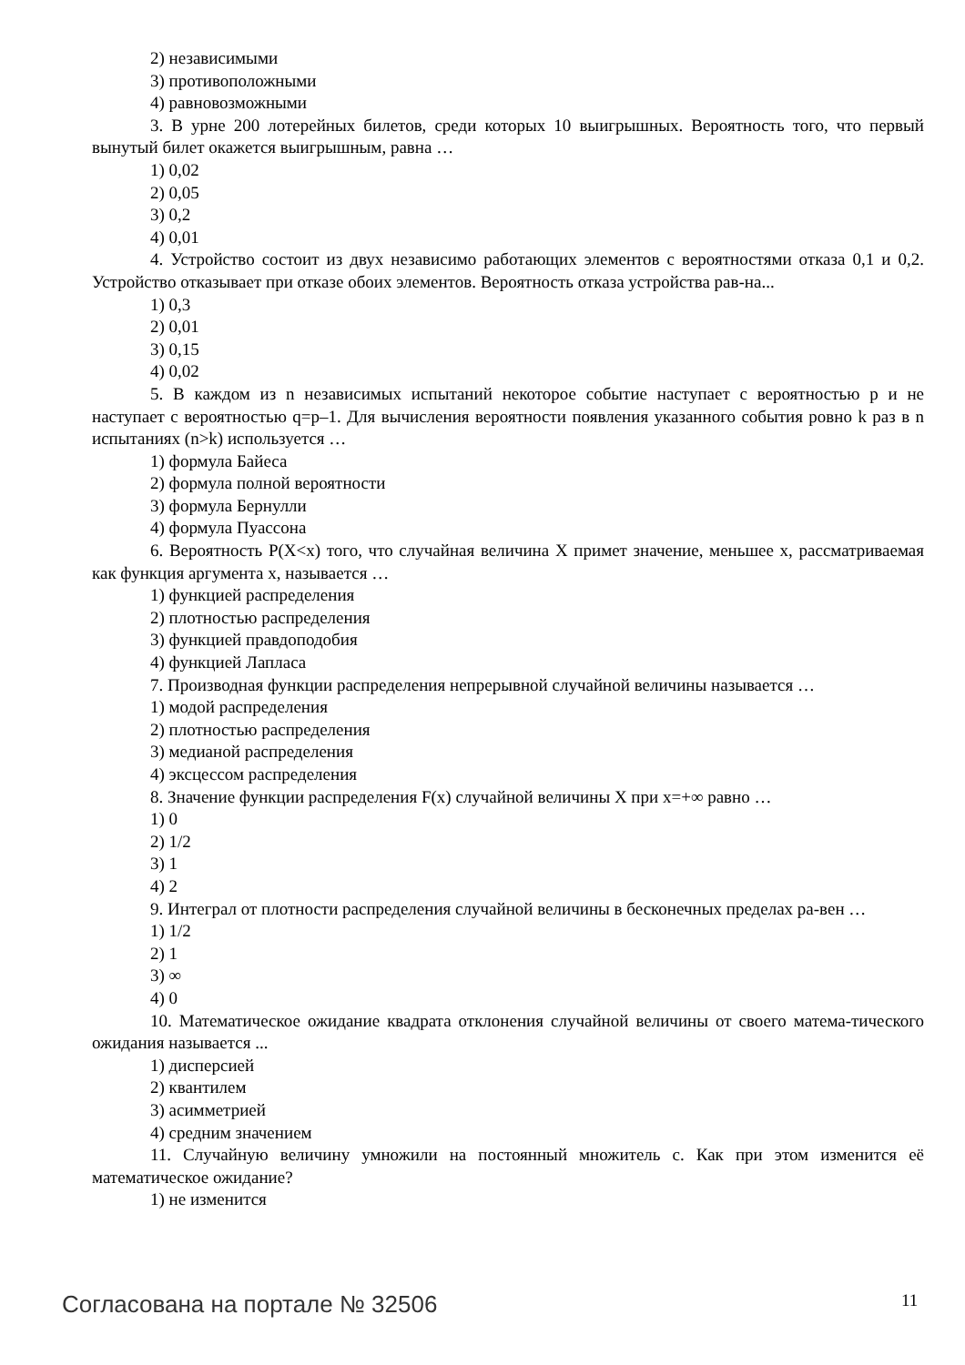2) независимыми
3) противоположными
4) равновозможными
3. В урне 200 лотерейных билетов, среди которых 10 выигрышных. Вероятность того, что первый вынутый билет окажется выигрышным, равна …
1) 0,02
2) 0,05
3) 0,2
4) 0,01
4. Устройство состоит из двух независимо работающих элементов с вероятностями отказа 0,1 и 0,2. Устройство отказывает при отказе обоих элементов. Вероятность отказа устройства рав-на...
1) 0,3
2) 0,01
3) 0,15
4) 0,02
5. В каждом из n независимых испытаний некоторое событие наступает с вероятностью p и не наступает с вероятностью q=p–1. Для вычисления вероятности появления указанного события ровно k раз в n испытаниях (n>k) используется …
1) формула Байеса
2) формула полной вероятности
3) формула Бернулли
4) формула Пуассона
6. Вероятность P(X<x) того, что случайная величина X примет значение, меньшее x, рассматриваемая как функция аргумента x, называется …
1) функцией распределения
2) плотностью распределения
3) функцией правдоподобия
4) функцией Лапласа
7. Производная функции распределения непрерывной случайной величины называется …
1) модой распределения
2) плотностью распределения
3) медианой распределения
4) эксцессом распределения
8. Значение функции распределения F(x) случайной величины X при x=+∞ равно …
1) 0
2) 1/2
3) 1
4) 2
9. Интеграл от плотности распределения случайной величины в бесконечных пределах ра-вен …
1) 1/2
2) 1
3) ∞
4) 0
10. Математическое ожидание квадрата отклонения случайной величины от своего матема-тического ожидания называется ...
1) дисперсией
2) квантилем
3) асимметрией
4) средним значением
11. Случайную величину умножили на постоянный множитель c. Как при этом изменится её математическое ожидание?
1) не изменится
Согласована на портале № 32506 11